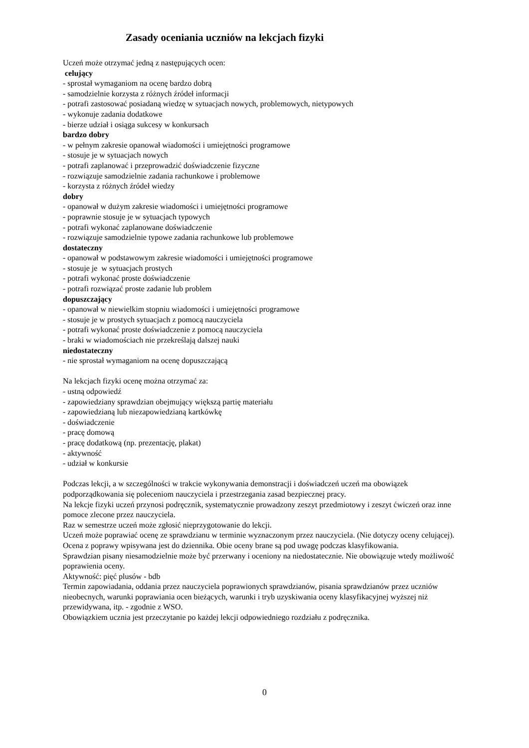Zasady oceniania uczniów na lekcjach fizyki
Uczeń może otrzymać jedną z następujących ocen:
celujący
- sprostał wymaganiom na ocenę bardzo dobrą
- samodzielnie korzysta z różnych źródeł informacji
- potrafi zastosować posiadaną wiedzę w sytuacjach nowych, problemowych, nietypowych
- wykonuje zadania dodatkowe
- bierze udział i osiąga sukcesy w konkursach
bardzo dobry
- w pełnym zakresie opanował wiadomości i umiejętności programowe
- stosuje je w sytuacjach nowych
- potrafi zaplanować i przeprowadzić doświadczenie fizyczne
- rozwiązuje samodzielnie zadania rachunkowe i problemowe
- korzysta z różnych źródeł wiedzy
dobry
- opanował w dużym zakresie wiadomości i umiejętności programowe
- poprawnie stosuje je w sytuacjach typowych
- potrafi wykonać zaplanowane doświadczenie
- rozwiązuje samodzielnie typowe zadania rachunkowe lub problemowe
dostateczny
- opanował w podstawowym zakresie wiadomości i umiejętności programowe
- stosuje je w sytuacjach prostych
- potrafi wykonać proste doświadczenie
- potrafi rozwiązać proste zadanie lub problem
dopuszczający
- opanował w niewielkim stopniu wiadomości i umiejętności programowe
- stosuje je w prostych sytuacjach z pomocą nauczyciela
- potrafi wykonać proste doświadczenie z pomocą nauczyciela
- braki w wiadomościach nie przekreślają dalszej nauki
niedostateczny
- nie sprostał wymaganiom na ocenę dopuszczającą
Na lekcjach fizyki ocenę można otrzymać za:
- ustną odpowiedź
- zapowiedziany sprawdzian obejmujący większą partię materiału
- zapowiedzianą lub niezapowiedzianą kartkówkę
- doświadczenie
- pracę domową
- pracę dodatkową (np. prezentację, plakat)
- aktywność
- udział w konkursie
Podczas lekcji, a w szczególności w trakcie wykonywania demonstracji i doświadczeń uczeń ma obowiązek podporządkowania się poleceniom nauczyciela i przestrzegania zasad bezpiecznej pracy.
Na lekcje fizyki uczeń przynosi podręcznik, systematycznie prowadzony zeszyt przedmiotowy i zeszyt ćwiczeń oraz inne pomoce zlecone przez nauczyciela.
Raz w semestrze uczeń może zgłosić nieprzygotowanie do lekcji.
Uczeń może poprawiać ocenę ze sprawdzianu w terminie wyznaczonym przez nauczyciela. (Nie dotyczy oceny celującej). Ocena z poprawy wpisywana jest do dziennika. Obie oceny brane są pod uwagę podczas klasyfikowania.
Sprawdzian pisany niesamodzielnie może być przerwany i oceniony na niedostatecznie. Nie obowiązuje wtedy możliwość poprawienia oceny.
Aktywność: pięć plusów - bdb
Termin zapowiadania, oddania przez nauczyciela poprawionych sprawdzianów, pisania sprawdzianów przez uczniów nieobecnych, warunki poprawiania ocen bieżących, warunki i tryb uzyskiwania oceny klasyfikacyjnej wyższej niż przewidywana, itp. - zgodnie z WSO.
Obowiązkiem ucznia jest przeczytanie po każdej lekcji odpowiedniego rozdziału z podręcznika.
0